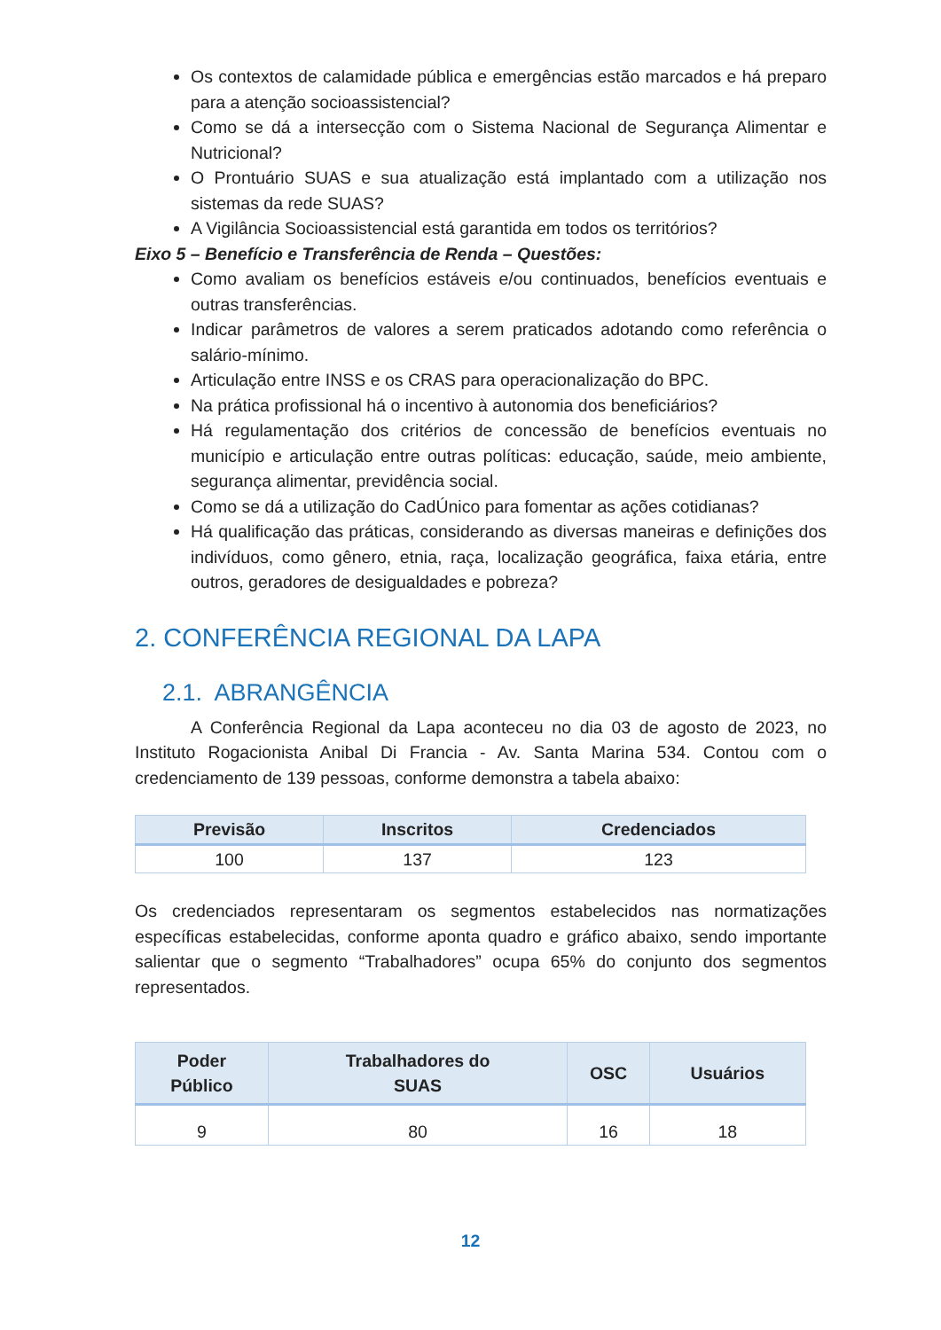Os contextos de calamidade pública e emergências estão marcados e há preparo para a atenção socioassistencial?
Como se dá a intersecção com o Sistema Nacional de Segurança Alimentar e Nutricional?
O Prontuário SUAS e sua atualização está implantado com a utilização nos sistemas da rede SUAS?
A Vigilância Socioassistencial está garantida em todos os territórios?
Eixo 5 – Benefício e Transferência de Renda – Questões:
Como avaliam os benefícios estáveis e/ou continuados, benefícios eventuais e outras transferências.
Indicar parâmetros de valores a serem praticados adotando como referência o salário-mínimo.
Articulação entre INSS e os CRAS para operacionalização do BPC.
Na prática profissional há o incentivo à autonomia dos beneficiários?
Há regulamentação dos critérios de concessão de benefícios eventuais no município e articulação entre outras políticas: educação, saúde, meio ambiente, segurança alimentar, previdência social.
Como se dá a utilização do CadÚnico para fomentar as ações cotidianas?
Há qualificação das práticas, considerando as diversas maneiras e definições dos indivíduos, como gênero, etnia, raça, localização geográfica, faixa etária, entre outros, geradores de desigualdades e pobreza?
2. CONFERÊNCIA REGIONAL DA LAPA
2.1. ABRANGÊNCIA
A Conferência Regional da Lapa aconteceu no dia 03 de agosto de 2023, no Instituto Rogacionista Anibal Di Francia - Av. Santa Marina 534. Contou com o credenciamento de 139 pessoas, conforme demonstra a tabela abaixo:
| Previsão | Inscritos | Credenciados |
| --- | --- | --- |
| 100 | 137 | 123 |
Os credenciados representaram os segmentos estabelecidos nas normatizações específicas estabelecidas, conforme aponta quadro e gráfico abaixo, sendo importante salientar que o segmento “Trabalhadores” ocupa 65% do conjunto dos segmentos representados.
| Poder Público | Trabalhadores do SUAS | OSC | Usuários |
| --- | --- | --- | --- |
| 9 | 80 | 16 | 18 |
12